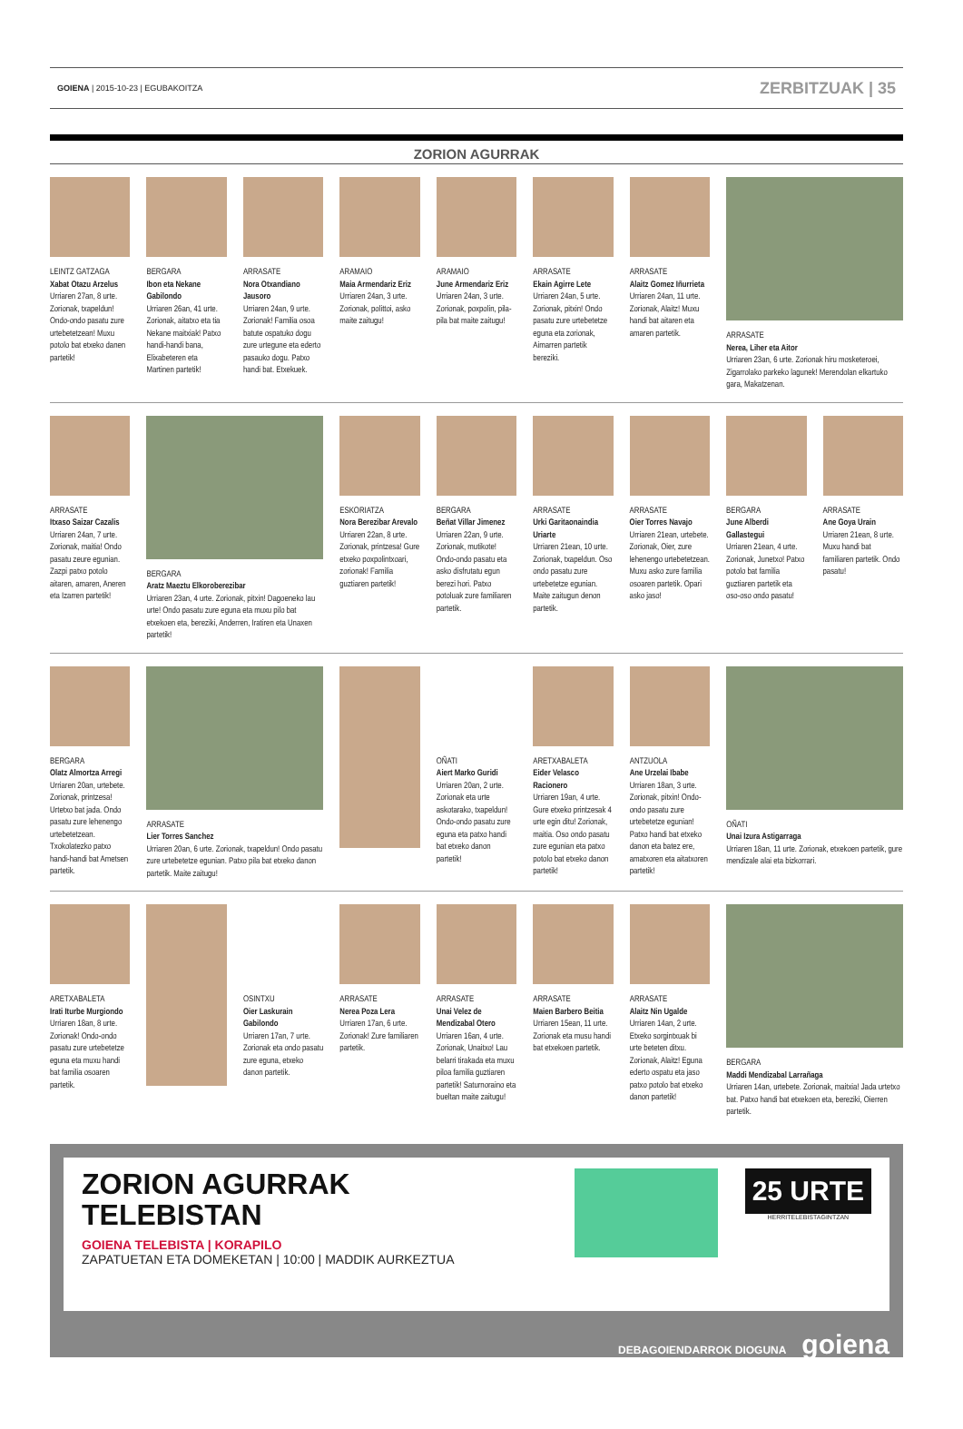GOIENA | 2015-10-23 | EGUBAKOITZA
ZERBITZUAK | 35
ZORION AGURRAK
LEINTZ GATZAGA
Xabat Otazu Arzelus
Urriaren 27an, 8 urte. Zorionak, txapeldun! Ondo-ondo pasatu zure urtebetetzean! Muxu potolo bat etxeko danen partetik!
BERGARA
Ibon eta Nekane Gabilondo
Urriaren 26an, 41 urte. Zorionak, aitatxo eta tia Nekane maitxiak! Patxo handi-handi bana, Elixabeteren eta Martinen partetik!
ARRASATE
Nora Otxandiano Jausoro
Urriaren 24an, 9 urte. Zorionak! Familia osoa batute ospatuko dogu zure urtegune eta ederto pasauko dogu. Patxo handi bat. Etxekuek.
ARAMAIO
Maia Armendariz Eriz
Urriaren 24an, 3 urte. Zorionak, polittoi, asko maite zaitugu!
ARAMAIO
June Armendariz Eriz
Urriaren 24an, 3 urte. Zorionak, poxpolin, pila-pila bat maite zaitugu!
ARRASATE
Ekain Agirre Lete
Urriaren 24an, 5 urte. Zorionak, pitxin! Ondo pasatu zure urtebetetze eguna eta zorionak, Aimarren partetik bereziki.
ARRASATE
Alaitz Gomez Iñurrieta
Urriaren 24an, 11 urte. Zorionak, Alaitz! Muxu handi bat aitaren eta amaren partetik.
ARRASATE
Nerea, Liher eta Aitor
Urriaren 23an, 6 urte. Zorionak hiru mosketeroei, Zigarrolako parkeko lagunek! Merendolan elkartuko gara, Makatzenan.
ARRASATE
Itxaso Saizar Cazalis
Urriaren 24an, 7 urte. Zorionak, maitia! Ondo pasatu zeure egunian. Zazpi patxo potolo aitaren, amaren, Aneren eta Izarren partetik!
BERGARA
Aratz Maeztu Elkoroberezibar
Urriaren 23an, 4 urte. Zorionak, pitxin! Dagoeneko lau urte! Ondo pasatu zure eguna eta muxu pilo bat etxekoen eta, bereziki, Anderren, Iratiren eta Unaxen partetik!
ESKORIATZA
Nora Berezibar Arevalo
Urriaren 22an, 8 urte. Zorionak, printzesa! Gure etxeko poxpolintxoari, zorionak! Familia guztiaren partetik!
BERGARA
Beñat Villar Jimenez
Urriaren 22an, 9 urte. Zorionak, mutikote! Ondo-ondo pasatu eta asko disfrutatu egun berezi hori. Patxo potoluak zure familiaren partetik.
ARRASATE
Urki Garitaonaindia Uriarte
Urriaren 21ean, 10 urte. Zorionak, txapeldun. Oso ondo pasatu zure urtebetetze egunian. Maite zaitugun denon partetik.
ARRASATE
Oier Torres Navajo
Urriaren 21ean, urtebete. Zorionak, Oier, zure lehenengo urtebetetzean. Muxu asko zure familia osoaren partetik. Opari asko jaso!
BERGARA
June Alberdi Gallastegui
Urriaren 21ean, 4 urte. Zorionak, Junetxo! Patxo potolo bat familia guztiaren partetik eta oso-oso ondo pasatu!
ARRASATE
Ane Goya Urain
Urriaren 21ean, 8 urte. Muxu handi bat familiaren partetik. Ondo pasatu!
BERGARA
Olatz Almortza Arregi
Urriaren 20an, urtebete. Zorionak, printzesa! Urtetxo bat jada. Ondo pasatu zure lehenengo urtebetetzean. Txokolatezko patxo handi-handi bat Ametsen partetik.
ARRASATE
Lier Torres Sanchez
Urriaren 20an, 6 urte. Zorionak, txapeldun! Ondo pasatu zure urtebetetze egunian. Patxo pila bat etxeko danon partetik. Maite zaitugu!
OÑATI
Aiert Marko Guridi
Urriaren 20an, 2 urte. Zorionak eta urte askotarako, txapeldun! Ondo-ondo pasatu zure eguna eta patxo handi bat etxeko danon partetik!
ARETXABALETA
Eider Velasco Racionero
Urriaren 19an, 4 urte. Gure etxeko printzesak 4 urte egin ditu! Zorionak, maitia. Oso ondo pasatu zure egunian eta patxo potolo bat etxeko danon partetik!
ANTZUOLA
Ane Urzelai Ibabe
Urriaren 18an, 3 urte. Zorionak, pitxin! Ondo-ondo pasatu zure urtebetetze egunian! Patxo handi bat etxeko danon eta batez ere, amatxoren eta aitatxoren partetik!
OÑATI
Unai Izura Astigarraga
Urriaren 18an, 11 urte. Zorionak, etxekoen partetik, gure mendizale alai eta bizkorrari.
ARETXABALETA
Irati Iturbe Murgiondo
Urriaren 18an, 8 urte. Zorionak! Ondo-ondo pasatu zure urtebetetze eguna eta muxu handi bat familia osoaren partetik.
OSINTXU
Oier Laskurain Gabilondo
Urriaren 17an, 7 urte. Zorionak eta ondo pasatu zure eguna, etxeko danon partetik.
ARRASATE
Nerea Poza Lera
Urriaren 17an, 6 urte. Zorionak! Zure familiaren partetik.
ARRASATE
Unai Velez de Mendizabal Otero
Urriaren 16an, 4 urte. Zorionak, Unaitxo! Lau belarri tirakada eta muxu piloa familia guztiaren partetik! Saturnoraino eta bueltan maite zaitugu!
ARRASATE
Maien Barbero Beitia
Urriaren 15ean, 11 urte. Zorionak eta musu handi bat etxekoen partetik.
ARRASATE
Alaitz Nin Ugalde
Urriaren 14an, 2 urte. Etxeko sorgintxuak bi urte beteten ditxu. Zorionak, Alaitz! Eguna ederto ospatu eta jaso patxo potolo bat etxeko danon partetik!
BERGARA
Maddi Mendizabal Larrañaga
Urriaren 14an, urtebete. Zorionak, maitxia! Jada urtetxo bat. Patxo handi bat etxekoen eta, bereziki, Oierren partetik.
ZORION AGURRAK
TELEBISTAN
GOIENA TELEBISTA | KORAPILO
ZAPATUETAN ETA DOMEKETAN | 10:00 | MADDIK AURKEZTUA
25 URTE
HERRITELEBISTAGINTZAN
DEBAGOIENDARROK DIOGUNA goiena